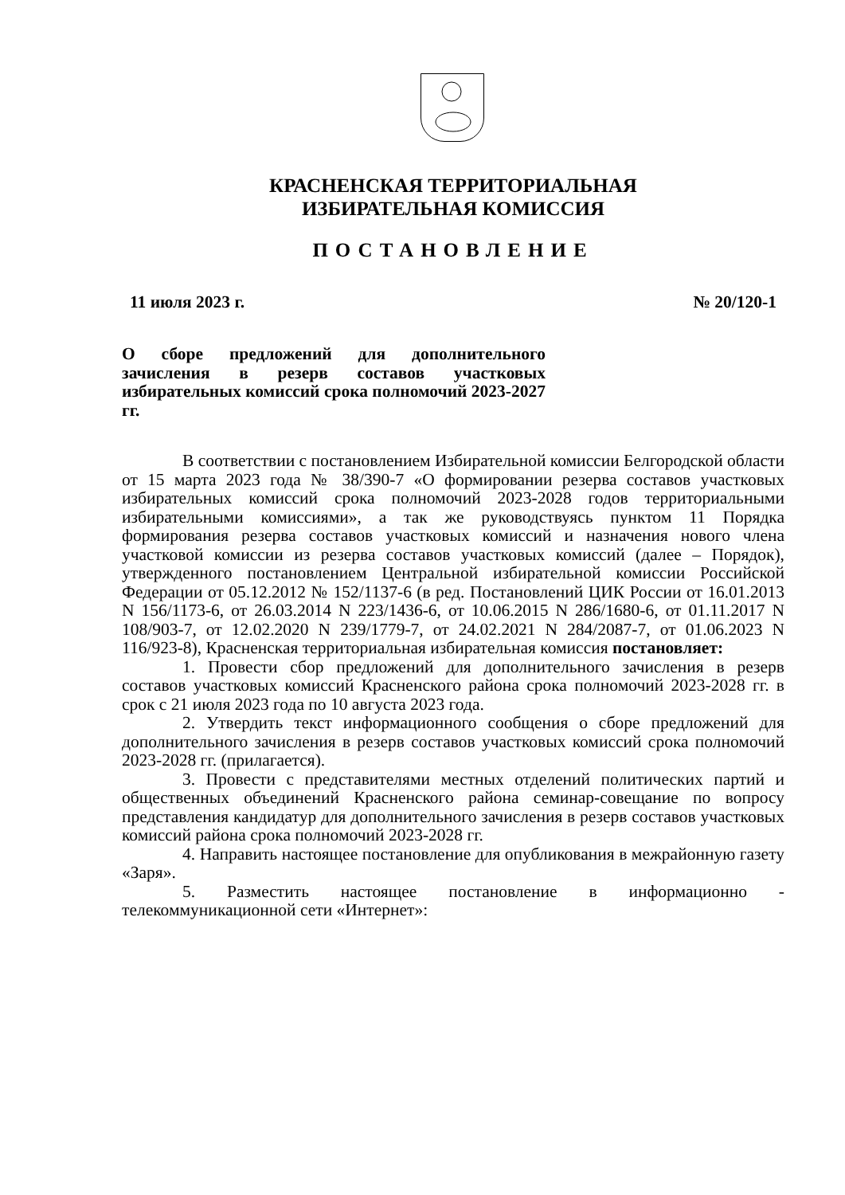КРАСНЕНСКАЯ ТЕРРИТОРИАЛЬНАЯ
ИЗБИРАТЕЛЬНАЯ КОМИССИЯ
ПОСТАНОВЛЕНИЕ
11 июля 2023 г. № 20/120-1
О сборе предложений для дополнительного зачисления в резерв составов участковых избирательных комиссий срока полномочий 2023-2027 гг.
В соответствии с постановлением Избирательной комиссии Белгородской области от 15 марта 2023 года № 38/390-7 «О формировании резерва составов участковых избирательных комиссий срока полномочий 2023-2028 годов территориальными избирательными комиссиями», а так же руководствуясь пунктом 11 Порядка формирования резерва составов участковых комиссий и назначения нового члена участковой комиссии из резерва составов участковых комиссий (далее – Порядок), утвержденного постановлением Центральной избирательной комиссии Российской Федерации от 05.12.2012 № 152/1137-6 (в ред. Постановлений ЦИК России от 16.01.2013 N 156/1173-6, от 26.03.2014 N 223/1436-6, от 10.06.2015 N 286/1680-6, от 01.11.2017 N 108/903-7, от 12.02.2020 N 239/1779-7, от 24.02.2021 N 284/2087-7, от 01.06.2023 N 116/923-8), Красненская территориальная избирательная комиссия постановляет:
1. Провести сбор предложений для дополнительного зачисления в резерв составов участковых комиссий Красненского района срока полномочий 2023-2028 гг. в срок с 21 июля 2023 года по 10 августа 2023 года.
2. Утвердить текст информационного сообщения о сборе предложений для дополнительного зачисления в резерв составов участковых комиссий срока полномочий 2023-2028 гг. (прилагается).
3. Провести с представителями местных отделений политических партий и общественных объединений Красненского района семинар-совещание по вопросу представления кандидатур для дополнительного зачисления в резерв составов участковых комиссий района срока полномочий 2023-2028 гг.
4. Направить настоящее постановление для опубликования в межрайонную газету «Заря».
5. Разместить настоящее постановление в информационно - телекоммуникационной сети «Интернет»: